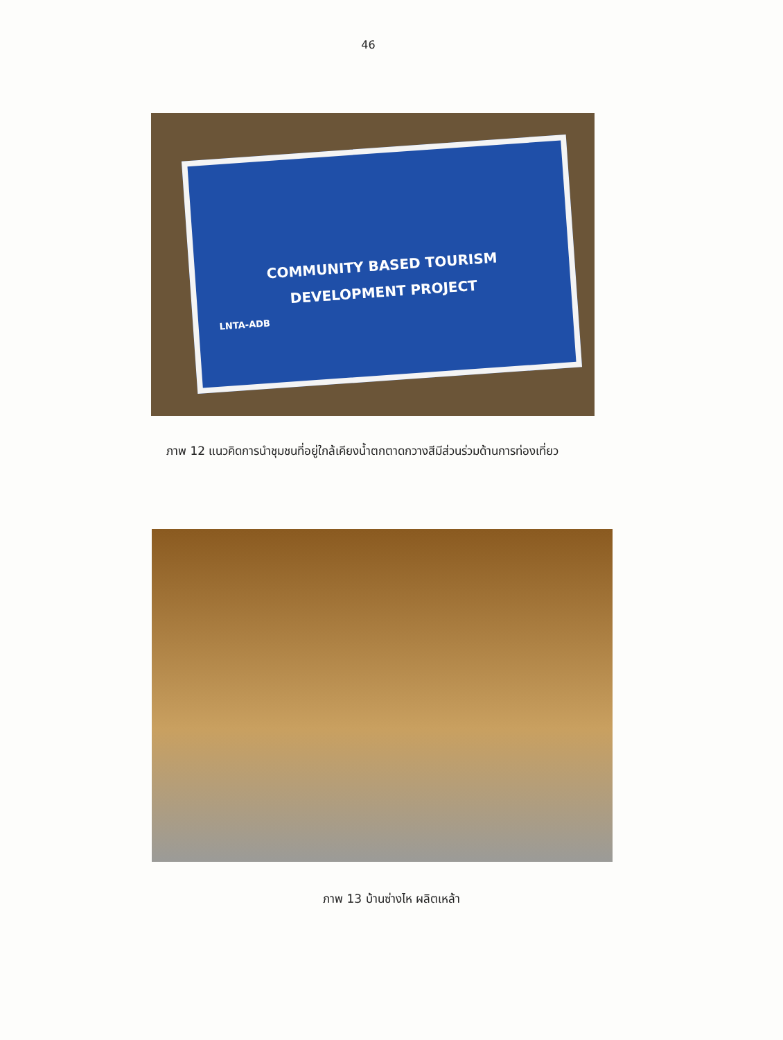46
COMMUNITY BASED TOURISM
DEVELOPMENT PROJECT
LNTA-ADB
ภาพ 12 แนวคิดการนำชุมชนที่อยู่ใกล้เคียงน้ำตกตาดกวางสีมีส่วนร่วมด้านการท่องเที่ยว
ภาพ 13 บ้านซ่างไห ผลิตเหล้า